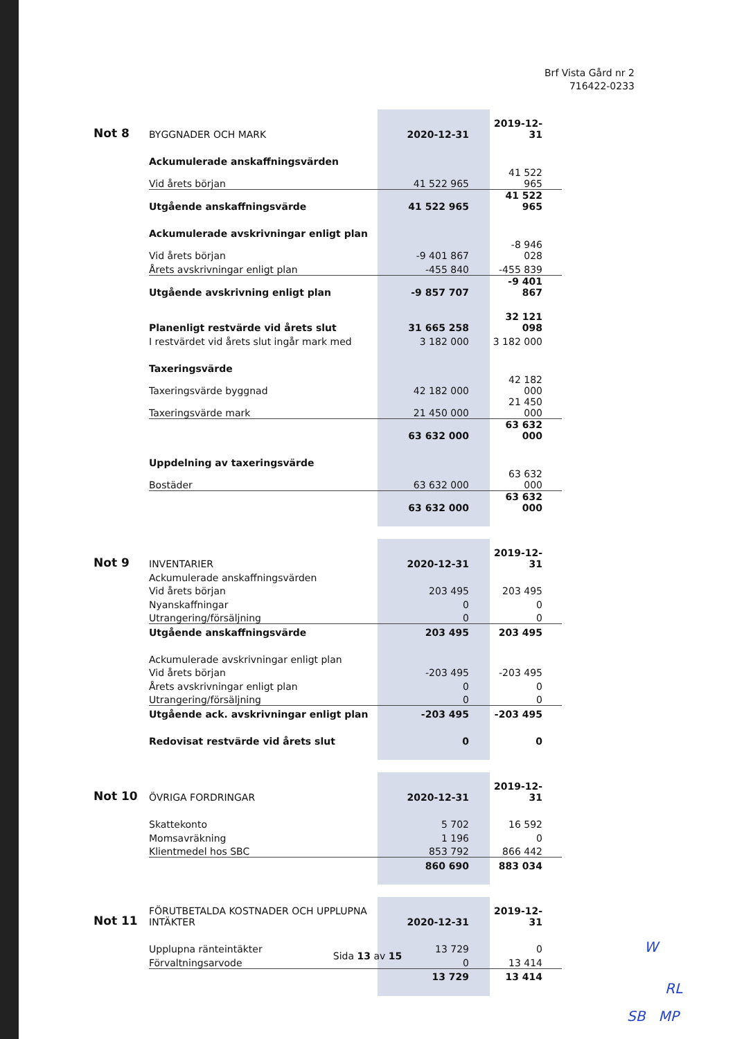Brf Vista Gård nr 2
716422-0233
| Not 8 | BYGGNADER OCH MARK | 2020-12-31 | 2019-12-31 |
| --- | --- | --- | --- |
| | Ackumulerade anskaffningsvärden | | |
| | Vid årets början | 41 522 965 | 41 522 965 |
| | Utgående anskaffningsvärde | 41 522 965 | 41 522 965 |
| | Ackumulerade avskrivningar enligt plan | | |
| | Vid årets början | -9 401 867 | -8 946 028 |
| | Årets avskrivningar enligt plan | -455 840 | -455 839 |
| | Utgående avskrivning enligt plan | -9 857 707 | -9 401 867 |
| | Planenligt restvärde vid årets slut | 31 665 258 | 32 121 098 |
| | I restvärdet vid årets slut ingår mark med | 3 182 000 | 3 182 000 |
| | Taxeringsvärde | | |
| | Taxeringsvärde byggnad | 42 182 000 | 42 182 000 |
| | Taxeringsvärde mark | 21 450 000 | 21 450 000 |
| | | 63 632 000 | 63 632 000 |
| | Uppdelning av taxeringsvärde | | |
| | Bostäder | 63 632 000 | 63 632 000 |
| | | 63 632 000 | 63 632 000 |
| Not 9 | INVENTARIER | 2020-12-31 | 2019-12-31 |
| --- | --- | --- | --- |
| | Ackumulerade anskaffningsvärden | | |
| | Vid årets början | 203 495 | 203 495 |
| | Nyanskaffningar | 0 | 0 |
| | Utrangering/försäljning | 0 | 0 |
| | Utgående anskaffningsvärde | 203 495 | 203 495 |
| | Ackumulerade avskrivningar enligt plan | | |
| | Vid årets början | -203 495 | -203 495 |
| | Årets avskrivningar enligt plan | 0 | 0 |
| | Utrangering/försäljning | 0 | 0 |
| | Utgående ack. avskrivningar enligt plan | -203 495 | -203 495 |
| | Redovisat restvärde vid årets slut | 0 | 0 |
| Not 10 | ÖVRIGA FORDRINGAR | 2020-12-31 | 2019-12-31 |
| --- | --- | --- | --- |
| | Skattekonto | 5 702 | 16 592 |
| | Momsavräkning | 1 196 | 0 |
| | Klientmedel hos SBC | 853 792 | 866 442 |
| | | 860 690 | 883 034 |
| Not 11 | FÖRUTBETALDA KOSTNADER OCH UPPLUPNA INTÄKTER | 2020-12-31 | 2019-12-31 |
| --- | --- | --- | --- |
| | Upplupna ränteintäkter | 13 729 | 0 |
| | Förvaltningsarvode | 0 | 13 414 |
| | | 13 729 | 13 414 |
Sida 13 av 15
W
RL
SB MP